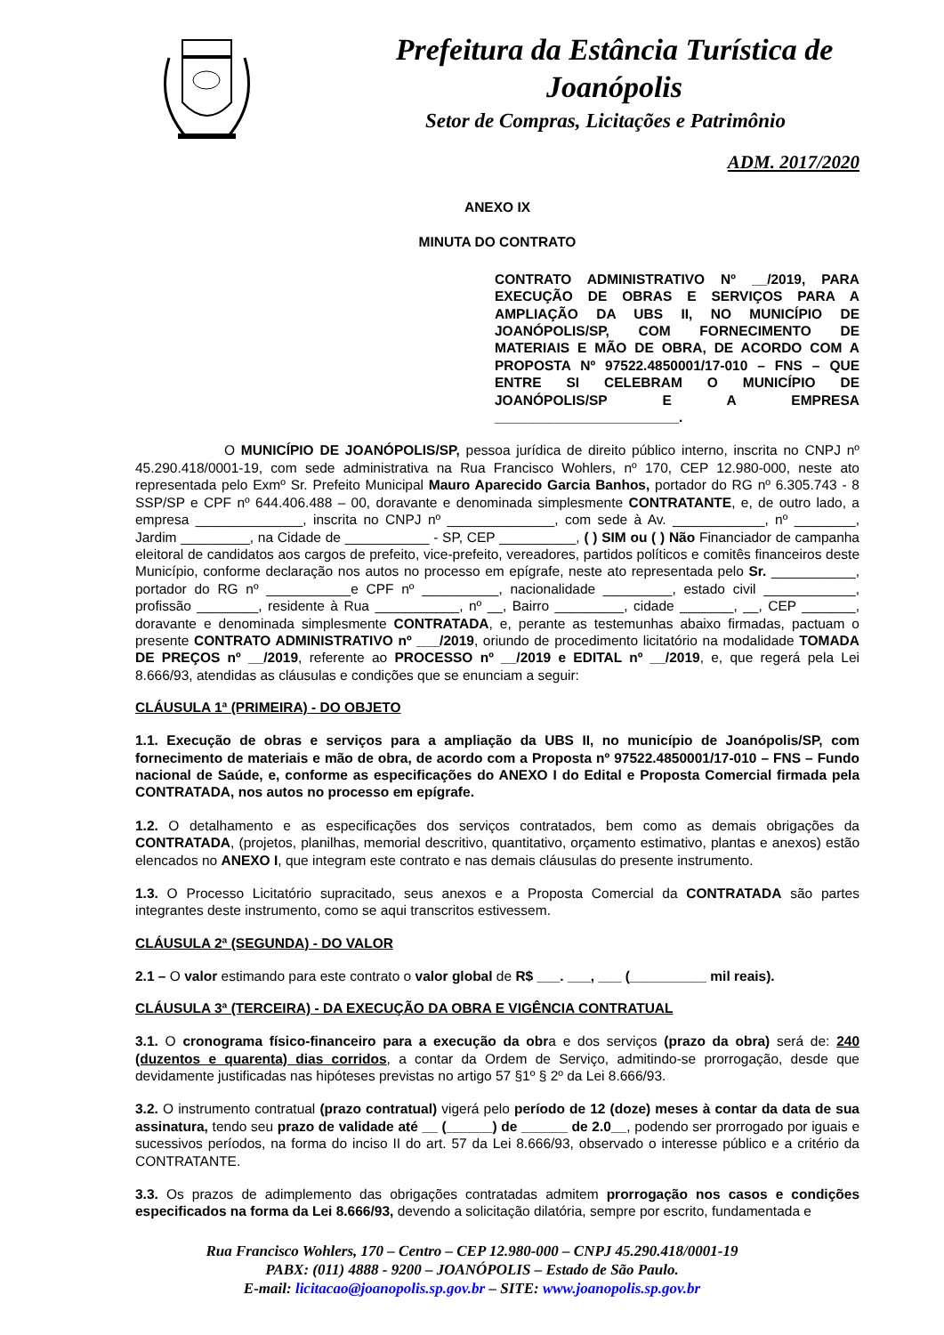Prefeitura da Estância Turística de
Joanópolis
Setor de Compras, Licitações e Patrimônio
ADM. 2017/2020
ANEXO IX
MINUTA DO CONTRATO
CONTRATO ADMINISTRATIVO Nº __/2019, PARA EXECUÇÃO DE OBRAS E SERVIÇOS PARA A AMPLIAÇÃO DA UBS II, NO MUNICÍPIO DE JOANÓPOLIS/SP, COM FORNECIMENTO DE MATERIAIS E MÃO DE OBRA, DE ACORDO COM A PROPOSTA Nº 97522.4850001/17-010 – FNS – QUE ENTRE SI CELEBRAM O MUNICÍPIO DE JOANÓPOLIS/SP E A EMPRESA ________________________.
O MUNICÍPIO DE JOANÓPOLIS/SP, pessoa jurídica de direito público interno, inscrita no CNPJ nº 45.290.418/0001-19, com sede administrativa na Rua Francisco Wohlers, nº 170, CEP 12.980-000, neste ato representada pelo Exmº Sr. Prefeito Municipal Mauro Aparecido Garcia Banhos, portador do RG nº 6.305.743 - 8 SSP/SP e CPF nº 644.406.488 – 00, doravante e denominada simplesmente CONTRATANTE, e, de outro lado, a empresa ______________, inscrita no CNPJ nº ______________, com sede à Av. ____________, nº ________, Jardim _________, na Cidade de ___________ - SP, CEP __________, ( ) SIM ou ( ) Não Financiador de campanha eleitoral de candidatos aos cargos de prefeito, vice-prefeito, vereadores, partidos políticos e comitês financeiros deste Município, conforme declaração nos autos no processo em epígrafe, neste ato representada pelo Sr. ___________, portador do RG nº ___________e CPF nº __________, nacionalidade _________, estado civil ____________, profissão ________, residente à Rua ___________, nº __, Bairro _________, cidade _______, __, CEP _______, doravante e denominada simplesmente CONTRATADA, e, perante as testemunhas abaixo firmadas, pactuam o presente CONTRATO ADMINISTRATIVO nº ___/2019, oriundo de procedimento licitatório na modalidade TOMADA DE PREÇOS nº __/2019, referente ao PROCESSO nº __/2019 e EDITAL nº __/2019, e, que regerá pela Lei 8.666/93, atendidas as cláusulas e condições que se enunciam a seguir:
CLÁUSULA 1ª (PRIMEIRA) - DO OBJETO
1.1. Execução de obras e serviços para a ampliação da UBS II, no município de Joanópolis/SP, com fornecimento de materiais e mão de obra, de acordo com a Proposta nº 97522.4850001/17-010 – FNS – Fundo nacional de Saúde, e, conforme as especificações do ANEXO I do Edital e Proposta Comercial firmada pela CONTRATADA, nos autos no processo em epígrafe.
1.2. O detalhamento e as especificações dos serviços contratados, bem como as demais obrigações da CONTRATADA, (projetos, planilhas, memorial descritivo, quantitativo, orçamento estimativo, plantas e anexos) estão elencados no ANEXO I, que integram este contrato e nas demais cláusulas do presente instrumento.
1.3. O Processo Licitatório supracitado, seus anexos e a Proposta Comercial da CONTRATADA são partes integrantes deste instrumento, como se aqui transcritos estivessem.
CLÁUSULA 2ª (SEGUNDA) - DO VALOR
2.1 – O valor estimando para este contrato o valor global de R$ ___. ___, ___ (__________ mil reais).
CLÁUSULA 3ª (TERCEIRA) - DA EXECUÇÃO DA OBRA E VIGÊNCIA CONTRATUAL
3.1. O cronograma físico-financeiro para a execução da obra e dos serviços (prazo da obra) será de: 240 (duzentos e quarenta) dias corridos, a contar da Ordem de Serviço, admitindo-se prorrogação, desde que devidamente justificadas nas hipóteses previstas no artigo 57 §1º § 2º da Lei 8.666/93.
3.2. O instrumento contratual (prazo contratual) vigerá pelo período de 12 (doze) meses à contar da data de sua assinatura, tendo seu prazo de validade até __ (______) de ______ de 2.0__, podendo ser prorrogado por iguais e sucessivos períodos, na forma do inciso II do art. 57 da Lei 8.666/93, observado o interesse público e a critério da CONTRATANTE.
3.3. Os prazos de adimplemento das obrigações contratadas admitem prorrogação nos casos e condições especificados na forma da Lei 8.666/93, devendo a solicitação dilatória, sempre por escrito, fundamentada e
Rua Francisco Wohlers, 170 – Centro – CEP 12.980-000 – CNPJ 45.290.418/0001-19
PABX: (011) 4888 - 9200 – JOANÓPOLIS – Estado de São Paulo.
E-mail: licitacao@joanopolis.sp.gov.br – SITE: www.joanopolis.sp.gov.br